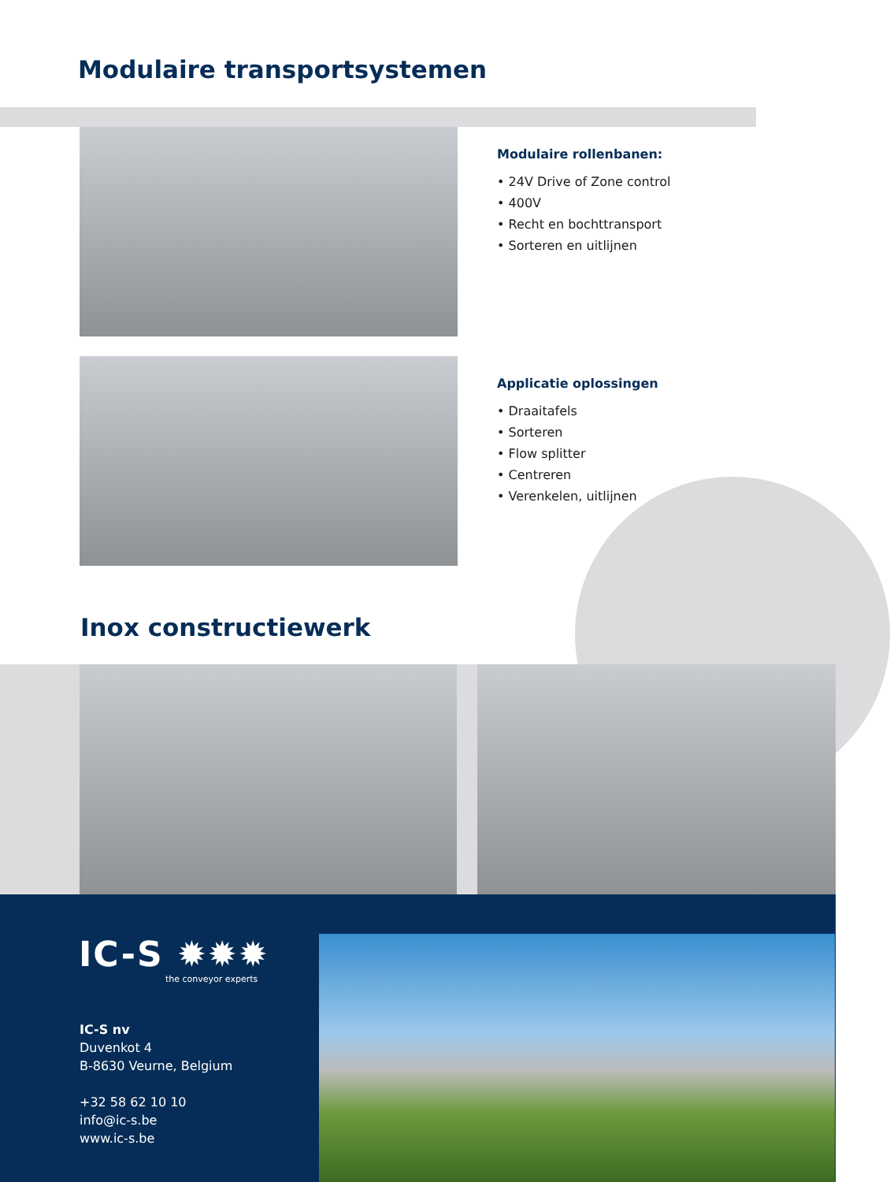Modulaire transportsystemen
Modulaire rollenbanen:
• 24V Drive of Zone control
• 400V
• Recht en bochttransport
• Sorteren en uitlijnen
Applicatie oplossingen
• Draaitafels
• Sorteren
• Flow splitter
• Centreren
• Verenkelen, uitlijnen
Inox constructiewerk
IC-S ✹✹✹
the conveyor experts
IC-S nv
Duvenkot 4
B-8630 Veurne, Belgium
+32 58 62 10 10
info@ic-s.be
www.ic-s.be